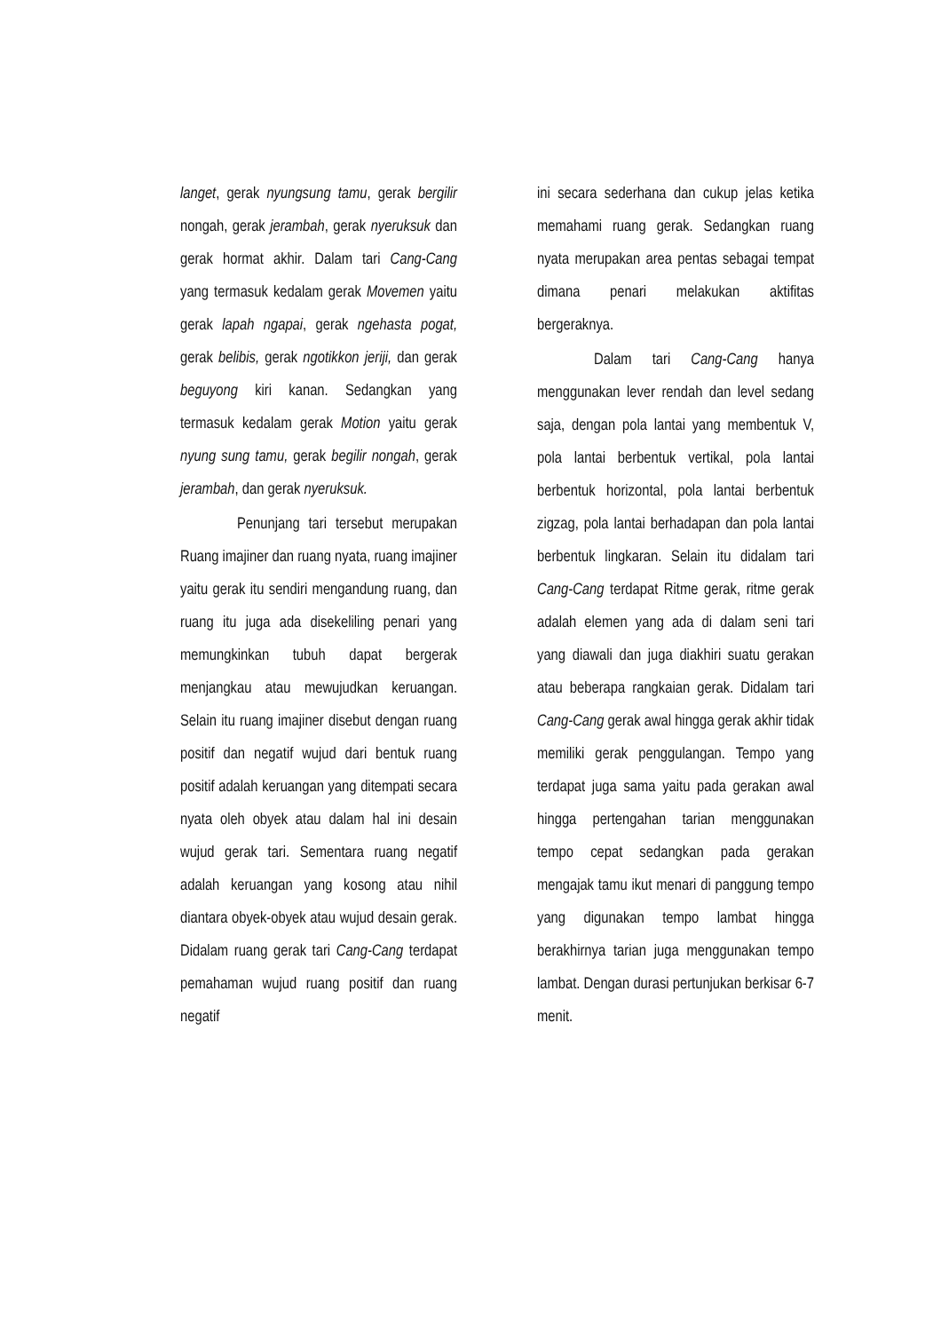langet, gerak nyungsung tamu, gerak bergilir nongah, gerak jerambah, gerak nyeruksuk dan gerak hormat akhir. Dalam tari Cang-Cang yang termasuk kedalam gerak Movemen yaitu gerak lapah ngapai, gerak ngehasta pogat, gerak belibis, gerak ngotikkon jeriji, dan gerak beguyong kiri kanan. Sedangkan yang termasuk kedalam gerak Motion yaitu gerak nyung sung tamu, gerak begilir nongah, gerak jerambah, dan gerak nyeruksuk.
Penunjang tari tersebut merupakan Ruang imajiner dan ruang nyata, ruang imajiner yaitu gerak itu sendiri mengandung ruang, dan ruang itu juga ada disekeliling penari yang memungkinkan tubuh dapat bergerak menjangkau atau mewujudkan keruangan. Selain itu ruang imajiner disebut dengan ruang positif dan negatif wujud dari bentuk ruang positif adalah keruangan yang ditempati secara nyata oleh obyek atau dalam hal ini desain wujud gerak tari. Sementara ruang negatif adalah keruangan yang kosong atau nihil diantara obyek-obyek atau wujud desain gerak. Didalam ruang gerak tari Cang-Cang terdapat pemahaman wujud ruang positif dan ruang negatif
ini secara sederhana dan cukup jelas ketika memahami ruang gerak. Sedangkan ruang nyata merupakan area pentas sebagai tempat dimana penari melakukan aktifitas bergeraknya.
Dalam tari Cang-Cang hanya menggunakan lever rendah dan level sedang saja, dengan pola lantai yang membentuk V, pola lantai berbentuk vertikal, pola lantai berbentuk horizontal, pola lantai berbentuk zigzag, pola lantai berhadapan dan pola lantai berbentuk lingkaran. Selain itu didalam tari Cang-Cang terdapat Ritme gerak, ritme gerak adalah elemen yang ada di dalam seni tari yang diawali dan juga diakhiri suatu gerakan atau beberapa rangkaian gerak. Didalam tari Cang-Cang gerak awal hingga gerak akhir tidak memiliki gerak penggulangan. Tempo yang terdapat juga sama yaitu pada gerakan awal hingga pertengahan tarian menggunakan tempo cepat sedangkan pada gerakan mengajak tamu ikut menari di panggung tempo yang digunakan tempo lambat hingga berakhirnya tarian juga menggunakan tempo lambat. Dengan durasi pertunjukan berkisar 6-7 menit.